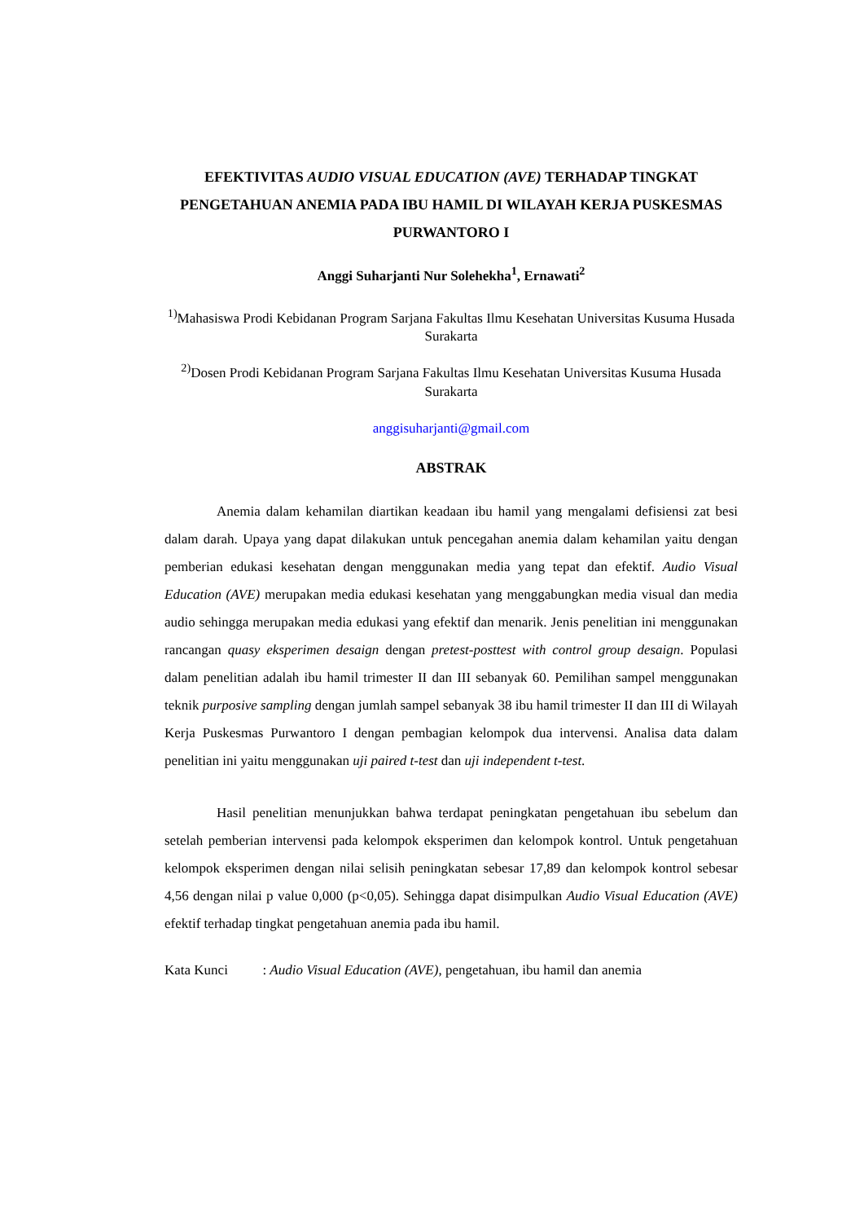EFEKTIVITAS AUDIO VISUAL EDUCATION (AVE) TERHADAP TINGKAT PENGETAHUAN ANEMIA PADA IBU HAMIL DI WILAYAH KERJA PUSKESMAS PURWANTORO I
Anggi Suharjanti Nur Solehekha<sup>1</sup>, Ernawati<sup>2</sup>
<sup>1)</sup> Mahasiswa Prodi Kebidanan Program Sarjana Fakultas Ilmu Kesehatan Universitas Kusuma Husada Surakarta
<sup>2)</sup> Dosen Prodi Kebidanan Program Sarjana Fakultas Ilmu Kesehatan Universitas Kusuma Husada Surakarta
anggisuharjanti@gmail.com
ABSTRAK
Anemia dalam kehamilan diartikan keadaan ibu hamil yang mengalami defisiensi zat besi dalam darah. Upaya yang dapat dilakukan untuk pencegahan anemia dalam kehamilan yaitu dengan pemberian edukasi kesehatan dengan menggunakan media yang tepat dan efektif. Audio Visual Education (AVE) merupakan media edukasi kesehatan yang menggabungkan media visual dan media audio sehingga merupakan media edukasi yang efektif dan menarik. Jenis penelitian ini menggunakan rancangan quasy eksperimen desaign dengan pretest-posttest with control group desaign. Populasi dalam penelitian adalah ibu hamil trimester II dan III sebanyak 60. Pemilihan sampel menggunakan teknik purposive sampling dengan jumlah sampel sebanyak 38 ibu hamil trimester II dan III di Wilayah Kerja Puskesmas Purwantoro I dengan pembagian kelompok dua intervensi. Analisa data dalam penelitian ini yaitu menggunakan uji paired t-test dan uji independent t-test.
Hasil penelitian menunjukkan bahwa terdapat peningkatan pengetahuan ibu sebelum dan setelah pemberian intervensi pada kelompok eksperimen dan kelompok kontrol. Untuk pengetahuan kelompok eksperimen dengan nilai selisih peningkatan sebesar 17,89 dan kelompok kontrol sebesar 4,56 dengan nilai p value 0,000 (p<0,05). Sehingga dapat disimpulkan Audio Visual Education (AVE) efektif terhadap tingkat pengetahuan anemia pada ibu hamil.
Kata Kunci : Audio Visual Education (AVE), pengetahuan, ibu hamil dan anemia